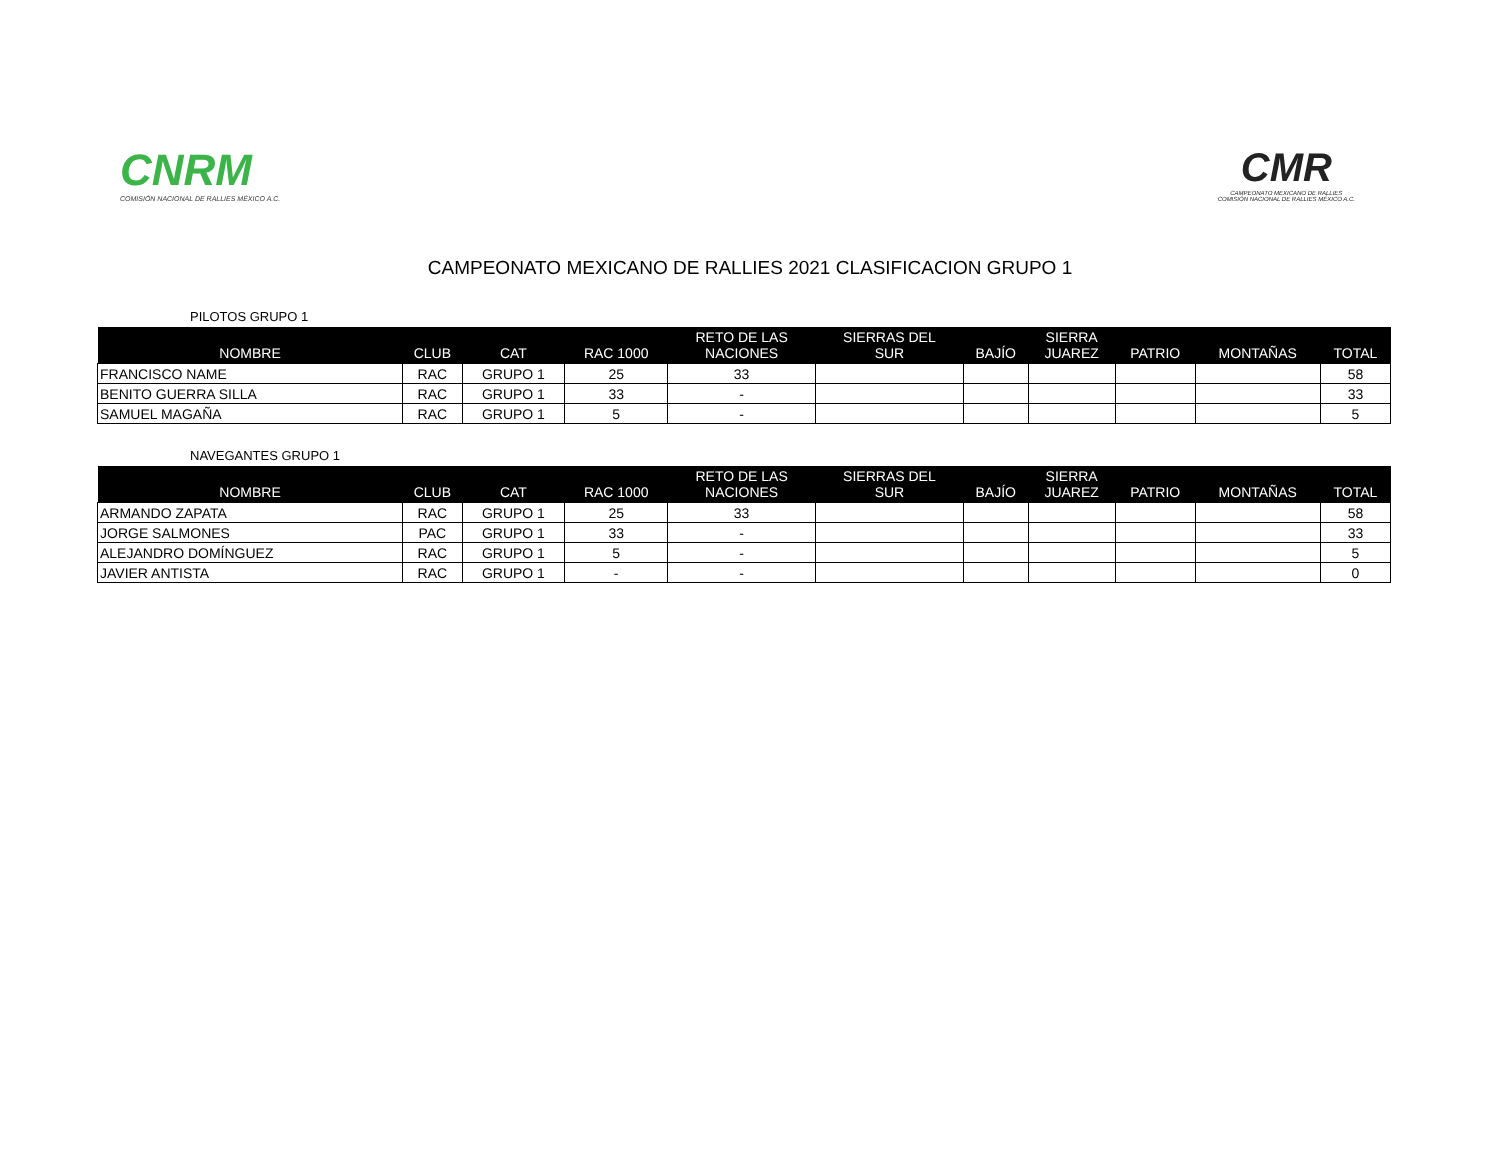CNRM
COMISIÓN NACIONAL DE RALLIES MÉXICO A.C.
CMR
CAMPEONATO MEXICANO DE RALLIES
COMISIÓN NACIONAL DE RALLIES MÉXICO A.C.
CAMPEONATO MEXICANO DE RALLIES 2021 CLASIFICACION GRUPO 1
PILOTOS GRUPO 1
| NOMBRE | CLUB | CAT | RAC 1000 | RETO DE LAS NACIONES | SIERRAS DEL SUR | BAJÍO | SIERRA JUAREZ | PATRIO | MONTAÑAS | TOTAL |
| --- | --- | --- | --- | --- | --- | --- | --- | --- | --- | --- |
| FRANCISCO NAME | RAC | GRUPO 1 | 25 | 33 | | | | | | 58 |
| BENITO GUERRA SILLA | RAC | GRUPO 1 | 33 | - | | | | | | 33 |
| SAMUEL MAGAÑA | RAC | GRUPO 1 | 5 | - | | | | | | 5 |
NAVEGANTES GRUPO 1
| NOMBRE | CLUB | CAT | RAC 1000 | RETO DE LAS NACIONES | SIERRAS DEL SUR | BAJÍO | SIERRA JUAREZ | PATRIO | MONTAÑAS | TOTAL |
| --- | --- | --- | --- | --- | --- | --- | --- | --- | --- | --- |
| ARMANDO ZAPATA | RAC | GRUPO 1 | 25 | 33 | | | | | | 58 |
| JORGE SALMONES | PAC | GRUPO 1 | 33 | - | | | | | | 33 |
| ALEJANDRO DOMÍNGUEZ | RAC | GRUPO 1 | 5 | - | | | | | | 5 |
| JAVIER ANTISTA | RAC | GRUPO 1 | - | - | | | | | | 0 |